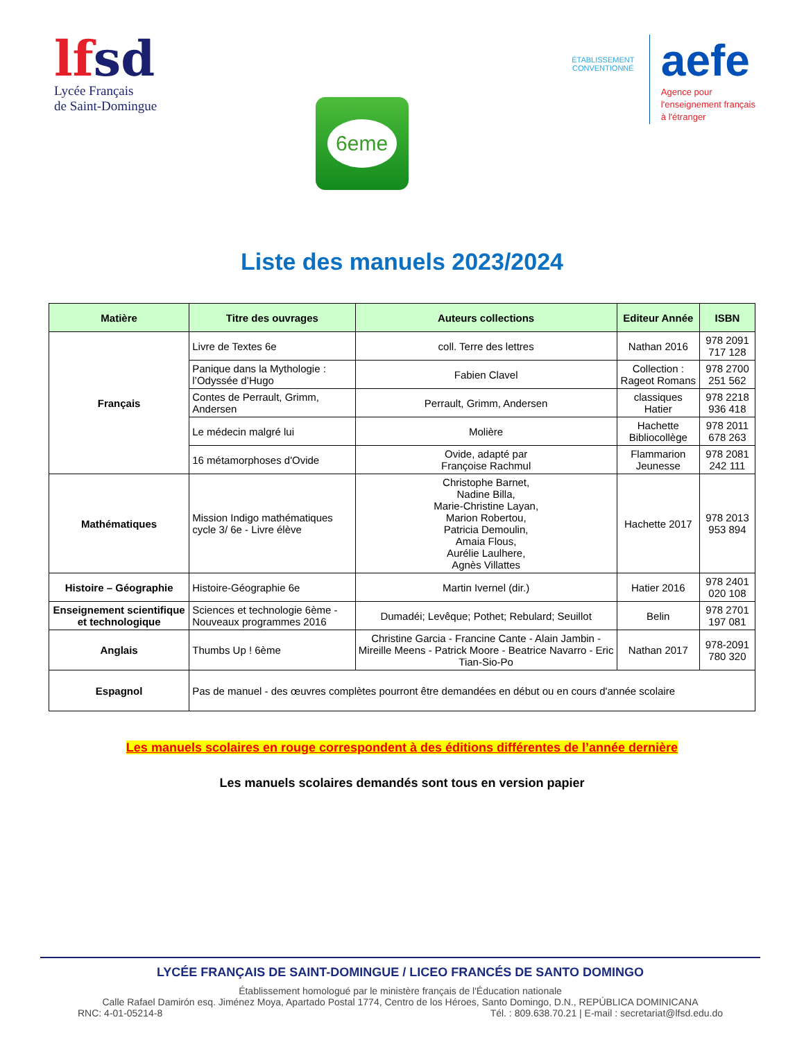lfsd
Lycée Français
de Saint-Domingue
6eme
ÉTABLISSEMENT CONVENTIONNÉ
aefe
Agence pour
l'enseignement français
à l'étranger
Liste des manuels 2023/2024
| Matière | Titre des ouvrages | Auteurs collections | Editeur Année | ISBN |
| --- | --- | --- | --- | --- |
| Français | Livre de Textes 6e | coll. Terre des lettres | Nathan 2016 | 978 2091 717 128 |
| | Panique dans la Mythologie : l’Odyssée d’Hugo | Fabien Clavel | Collection : Rageot Romans | 978 2700 251 562 |
| | Contes de Perrault, Grimm, Andersen | Perrault, Grimm, Andersen | classiques Hatier | 978 2218 936 418 |
| | Le médecin malgré lui | Molière | Hachette Bibliocollège | 978 2011 678 263 |
| | 16 métamorphoses d'Ovide | Ovide, adapté par Françoise Rachmul | Flammarion Jeunesse | 978 2081 242 111 |
| Mathématiques | Mission Indigo mathématiques cycle 3/ 6e - Livre élève | Christophe Barnet, Nadine Billa, Marie-Christine Layan, Marion Robertou, Patricia Demoulin, Amaia Flous, Aurélie Laulhere, Agnès Villattes | Hachette 2017 | 978 2013 953 894 |
| Histoire – Géographie | Histoire-Géographie 6e | Martin Ivernel (dir.) | Hatier 2016 | 978 2401 020 108 |
| Enseignement scientifique et technologique | Sciences et technologie 6ème - Nouveaux programmes 2016 | Dumadéi; Levêque; Pothet; Rebulard; Seuillot | Belin | 978 2701 197 081 |
| Anglais | Thumbs Up ! 6ème | Christine Garcia - Francine Cante - Alain Jambin - Mireille Meens - Patrick Moore - Beatrice Navarro - Eric Tian-Sio-Po | Nathan 2017 | 978-2091 780 320 |
| Espagnol | Pas de manuel - des œuvres complètes pourront être demandées en début ou en cours d'année scolaire | | | |
Les manuels scolaires en rouge correspondent à des éditions différentes de l’année dernière
Les manuels scolaires demandés sont tous en version papier
LYCÉE FRANÇAIS DE SAINT-DOMINGUE / LICEO FRANCÉS DE SANTO DOMINGO
Établissement homologué par le ministère français de l'Éducation nationale
Calle Rafael Damirón esq. Jiménez Moya, Apartado Postal 1774, Centro de los Héroes, Santo Domingo, D.N., REPÚBLICA DOMINICANA
RNC: 4-01-05214-8 Tél. : 809.638.70.21 | E-mail : secretariat@lfsd.edu.do